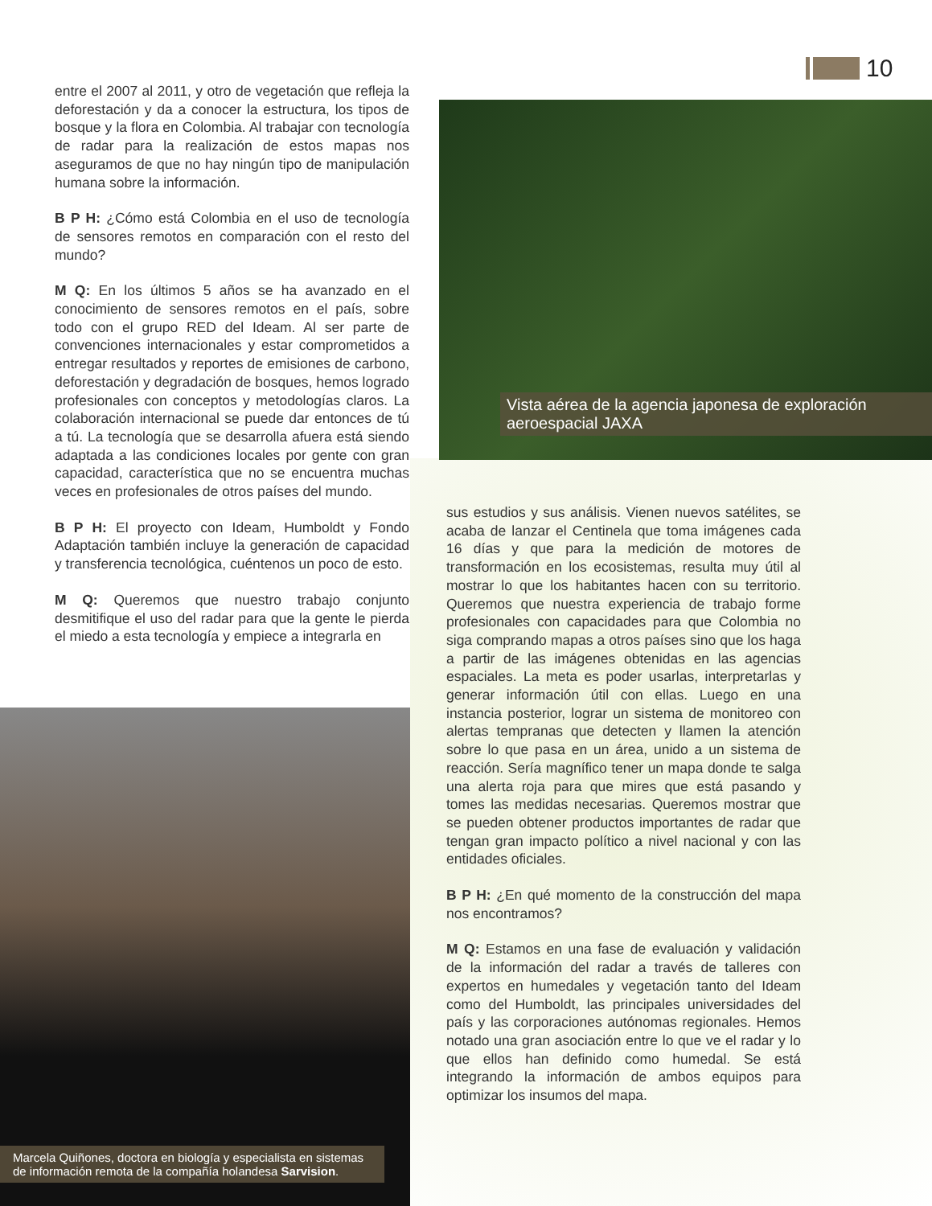10
entre el 2007 al 2011, y otro de vegetación que refleja la deforestación y da a conocer la estructura, los tipos de bosque y la flora en Colombia. Al trabajar con tecnología de radar para la realización de estos mapas nos aseguramos de que no hay ningún tipo de manipulación humana sobre la información.
B P H: ¿Cómo está Colombia en el uso de tecnología de sensores remotos en comparación con el resto del mundo?
M Q: En los últimos 5 años se ha avanzado en el conocimiento de sensores remotos en el país, sobre todo con el grupo RED del Ideam. Al ser parte de convenciones internacionales y estar comprometidos a entregar resultados y reportes de emisiones de carbono, deforestación y degradación de bosques, hemos logrado profesionales con conceptos y metodologías claros. La colaboración internacional se puede dar entonces de tú a tú. La tecnología que se desarrolla afuera está siendo adaptada a las condiciones locales por gente con gran capacidad, característica que no se encuentra muchas veces en profesionales de otros países del mundo.
B P H: El proyecto con Ideam, Humboldt y Fondo Adaptación también incluye la generación de capacidad y transferencia tecnológica, cuéntenos un poco de esto.
M Q: Queremos que nuestro trabajo conjunto desmitifique el uso del radar para que la gente le pierda el miedo a esta tecnología y empiece a integrarla en
Vista aérea de la agencia japonesa de exploración aeroespacial JAXA
sus estudios y sus análisis. Vienen nuevos satélites, se acaba de lanzar el Centinela que toma imágenes cada 16 días y que para la medición de motores de transformación en los ecosistemas, resulta muy útil al mostrar lo que los habitantes hacen con su territorio. Queremos que nuestra experiencia de trabajo forme profesionales con capacidades para que Colombia no siga comprando mapas a otros países sino que los haga a partir de las imágenes obtenidas en las agencias espaciales. La meta es poder usarlas, interpretarlas y generar información útil con ellas. Luego en una instancia posterior, lograr un sistema de monitoreo con alertas tempranas que detecten y llamen la atención sobre lo que pasa en un área, unido a un sistema de reacción. Sería magnífico tener un mapa donde te salga una alerta roja para que mires que está pasando y tomes las medidas necesarias. Queremos mostrar que se pueden obtener productos importantes de radar que tengan gran impacto político a nivel nacional y con las entidades oficiales.
B P H: ¿En qué momento de la construcción del mapa nos encontramos?
M Q: Estamos en una fase de evaluación y validación de la información del radar a través de talleres con expertos en humedales y vegetación tanto del Ideam como del Humboldt, las principales universidades del país y las corporaciones autónomas regionales. Hemos notado una gran asociación entre lo que ve el radar y lo que ellos han definido como humedal. Se está integrando la información de ambos equipos para optimizar los insumos del mapa.
Marcela Quiñones, doctora en biología y especialista en sistemas de información remota de la compañía holandesa Sarvision.